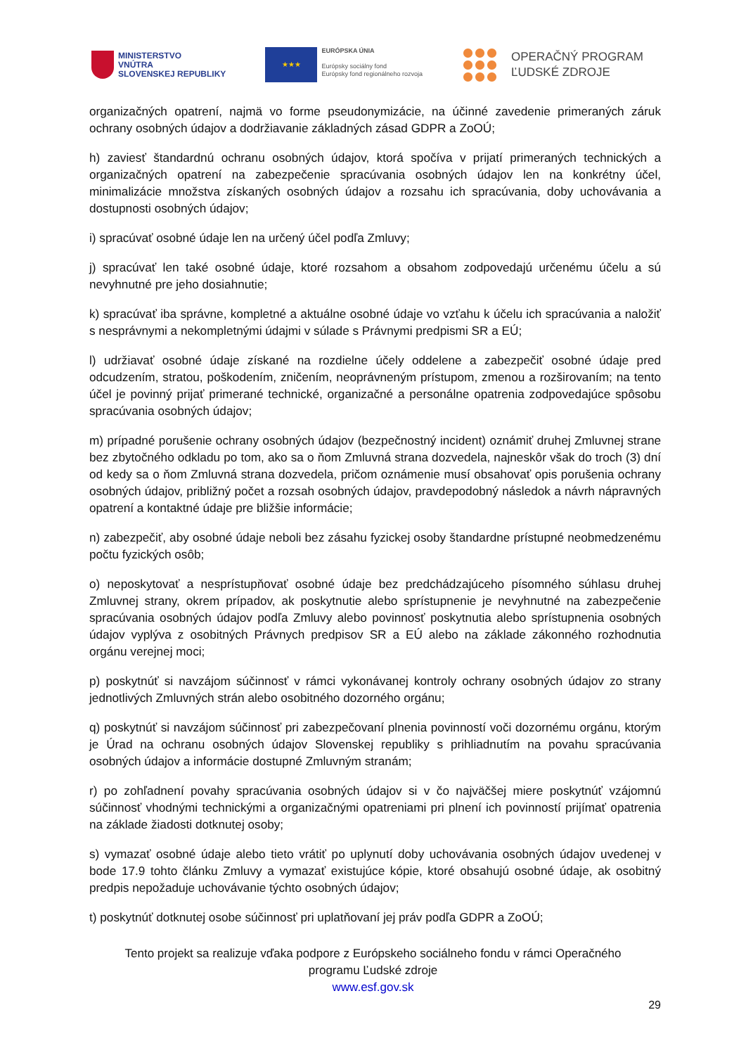MINISTERSTVO
VNÚTRA
SLOVENSKEJ REPUBLIKY
★★★
EURÓPSKA ÚNIA
Európsky sociálny fond
Európsky fond regionálneho rozvoja
OPERAČNÝ PROGRAM
ĽUDSKÉ ZDROJE
organizačných opatrení, najmä vo forme pseudonymizácie, na účinné zavedenie primeraných záruk ochrany osobných údajov a dodržiavanie základných zásad GDPR a ZoOÚ;
h) zaviesť štandardnú ochranu osobných údajov, ktorá spočíva v prijatí primeraných technických a organizačných opatrení na zabezpečenie spracúvania osobných údajov len na konkrétny účel, minimalizácie množstva získaných osobných údajov a rozsahu ich spracúvania, doby uchovávania a dostupnosti osobných údajov;
i) spracúvať osobné údaje len na určený účel podľa Zmluvy;
j) spracúvať len také osobné údaje, ktoré rozsahom a obsahom zodpovedajú určenému účelu a sú nevyhnutné pre jeho dosiahnutie;
k) spracúvať iba správne, kompletné a aktuálne osobné údaje vo vzťahu k účelu ich spracúvania a naložiť s nesprávnymi a nekompletnými údajmi v súlade s Právnymi predpismi SR a EÚ;
l) udržiavať osobné údaje získané na rozdielne účely oddelene a zabezpečiť osobné údaje pred odcudzením, stratou, poškodením, zničením, neoprávneným prístupom, zmenou a rozširovaním; na tento účel je povinný prijať primerané technické, organizačné a personálne opatrenia zodpovedajúce spôsobu spracúvania osobných údajov;
m) prípadné porušenie ochrany osobných údajov (bezpečnostný incident) oznámiť druhej Zmluvnej strane bez zbytočného odkladu po tom, ako sa o ňom Zmluvná strana dozvedela, najneskôr však do troch (3) dní od kedy sa o ňom Zmluvná strana dozvedela, pričom oznámenie musí obsahovať opis porušenia ochrany osobných údajov, približný počet a rozsah osobných údajov, pravdepodobný následok a návrh nápravných opatrení a kontaktné údaje pre bližšie informácie;
n) zabezpečiť, aby osobné údaje neboli bez zásahu fyzickej osoby štandardne prístupné neobmedzenému počtu fyzických osôb;
o) neposkytovať a nesprístupňovať osobné údaje bez predchádzajúceho písomného súhlasu druhej Zmluvnej strany, okrem prípadov, ak poskytnutie alebo sprístupnenie je nevyhnutné na zabezpečenie spracúvania osobných údajov podľa Zmluvy alebo povinnosť poskytnutia alebo sprístupnenia osobných údajov vyplýva z osobitných Právnych predpisov SR a EÚ alebo na základe zákonného rozhodnutia orgánu verejnej moci;
p) poskytnúť si navzájom súčinnosť v rámci vykonávanej kontroly ochrany osobných údajov zo strany jednotlivých Zmluvných strán alebo osobitného dozorného orgánu;
q) poskytnúť si navzájom súčinnosť pri zabezpečovaní plnenia povinností voči dozornému orgánu, ktorým je Úrad na ochranu osobných údajov Slovenskej republiky s prihliadnutím na povahu spracúvania osobných údajov a informácie dostupné Zmluvným stranám;
r) po zohľadnení povahy spracúvania osobných údajov si v čo najväčšej miere poskytnúť vzájomnú súčinnosť vhodnými technickými a organizačnými opatreniami pri plnení ich povinností prijímať opatrenia na základe žiadosti dotknutej osoby;
s) vymazať osobné údaje alebo tieto vrátiť po uplynutí doby uchovávania osobných údajov uvedenej v bode 17.9 tohto článku Zmluvy a vymazať existujúce kópie, ktoré obsahujú osobné údaje, ak osobitný predpis nepožaduje uchovávanie týchto osobných údajov;
t) poskytnúť dotknutej osobe súčinnosť pri uplatňovaní jej práv podľa GDPR a ZoOÚ;
Tento projekt sa realizuje vďaka podpore z Európskeho sociálneho fondu v rámci Operačného
programu Ľudské zdroje
www.esf.gov.sk
29